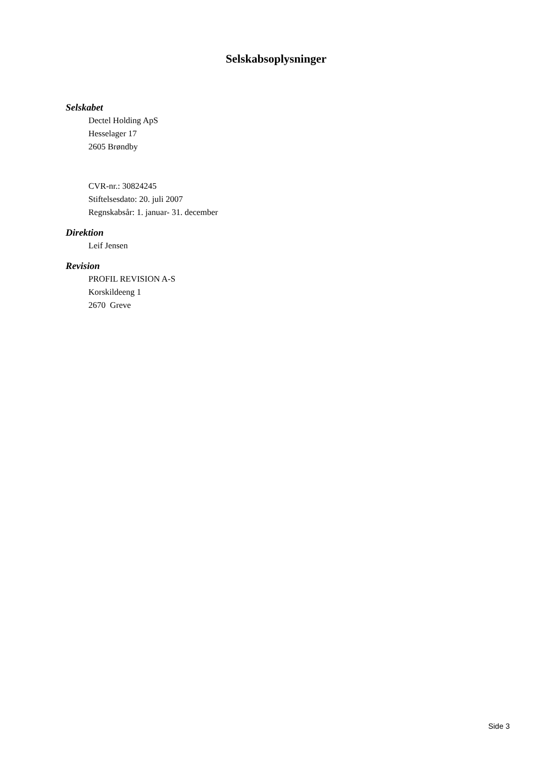Selskabsoplysninger
Selskabet
Dectel Holding ApS
Hesselager 17
2605 Brøndby
CVR-nr.: 30824245
Stiftelsesdato: 20. juli 2007
Regnskabsår: 1. januar- 31. december
Direktion
Leif Jensen
Revision
PROFIL REVISION A-S
Korskildeeng 1
2670 Greve
Side 3